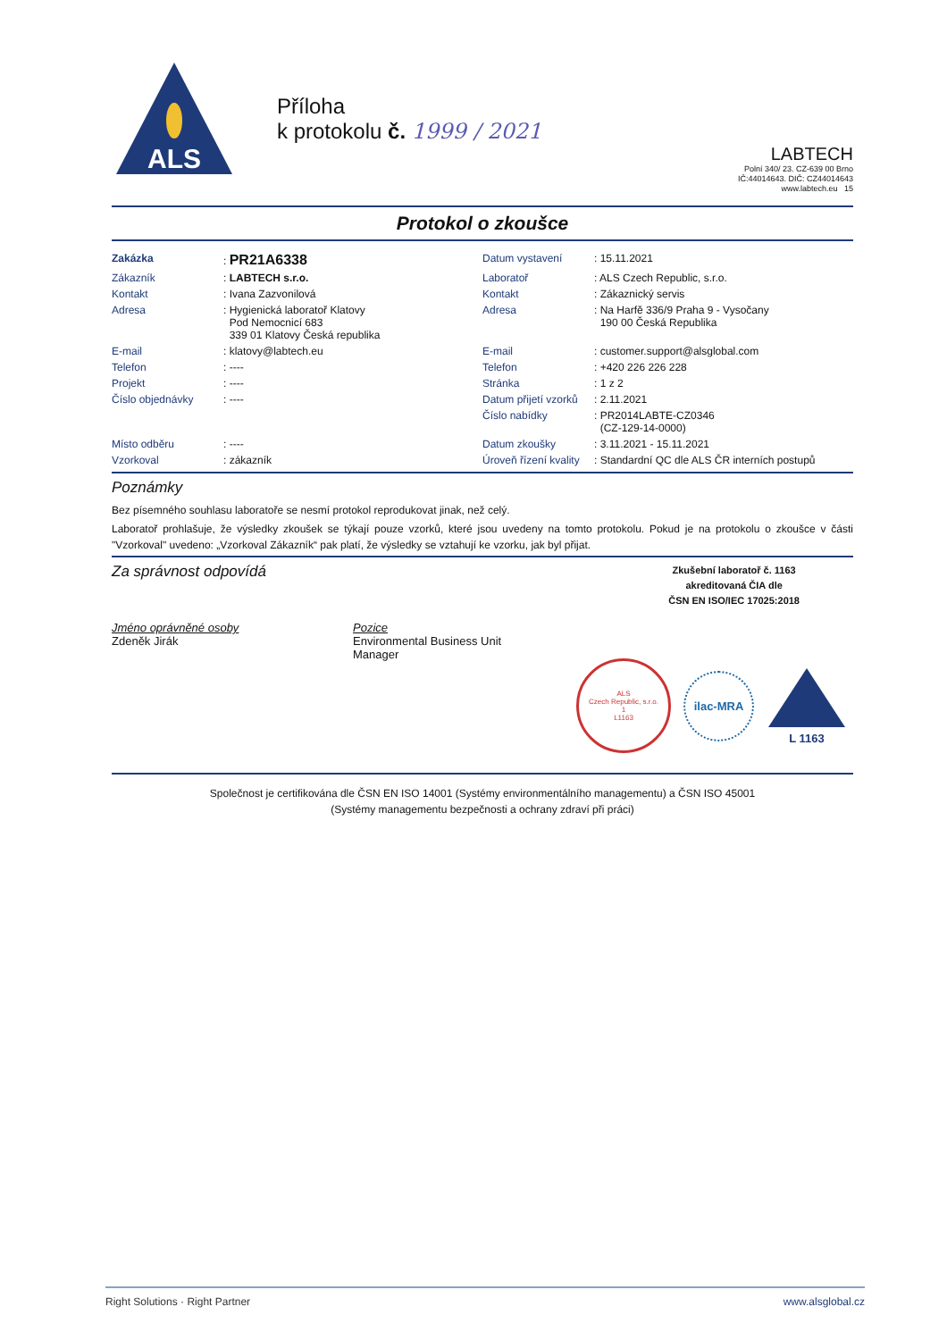ALS
Příloha
k protokolu č. 1999 / 2021
LABTECH
Polní 340/ 23. CZ-639 00 Brno
IČ:44014643. DIČ: CZ44014643
www.labtech.eu 15
Protokol o zkoušce
| Zakázka | : PR21A6338 | Datum vystavení | : 15.11.2021 |
| Zákazník | : LABTECH s.r.o. | Laboratoř | : ALS Czech Republic, s.r.o. |
| Kontakt | : Ivana Zazvonilová | Kontakt | : Zákaznický servis |
| Adresa | : Hygienická laboratoř Klatovy Pod Nemocnicí 683 339 01 Klatovy Česká republika | Adresa | : Na Harfě 336/9 Praha 9 - Vysočany 190 00 Česká Republika |
| E-mail | : klatovy@labtech.eu | E-mail | : customer.support@alsglobal.com |
| Telefon | : ---- | Telefon | : +420 226 226 228 |
| Projekt | : ---- | Stránka | : 1 z 2 |
| Číslo objednávky | : ---- | Datum přijetí vzorků | : 2.11.2021 |
| | | Číslo nabídky | : PR2014LABTE-CZ0346 (CZ-129-14-0000) |
| Místo odběru | : ---- | Datum zkoušky | : 3.11.2021 - 15.11.2021 |
| Vzorkoval | : zákazník | Úroveň řízení kvality | : Standardní QC dle ALS ČR interních postupů |
Poznámky
Bez písemného souhlasu laboratoře se nesmí protokol reprodukovat jinak, než celý.
Laboratoř prohlašuje, že výsledky zkoušek se týkají pouze vzorků, které jsou uvedeny na tomto protokolu. Pokud je na protokolu o zkoušce v části "Vzorkoval" uvedeno: „Vzorkoval Zákazník“ pak platí, že výsledky se vztahují ke vzorku, jak byl přijat.
Za správnost odpovídá
Zkušební laboratoř č. 1163
akreditovaná ČIA dle
ČSN EN ISO/IEC 17025:2018
Jméno oprávněné osoby
Zdeněk Jirák
Pozice
Environmental Business Unit
Manager
ALS
Czech Republic, s.r.o.
1
L1163
ilac-MRA
L 1163
Společnost je certifikována dle ČSN EN ISO 14001 (Systémy environmentálního managementu) a ČSN ISO 45001
(Systémy managementu bezpečnosti a ochrany zdraví při práci)
Right Solutions · Right Partner www.alsglobal.cz